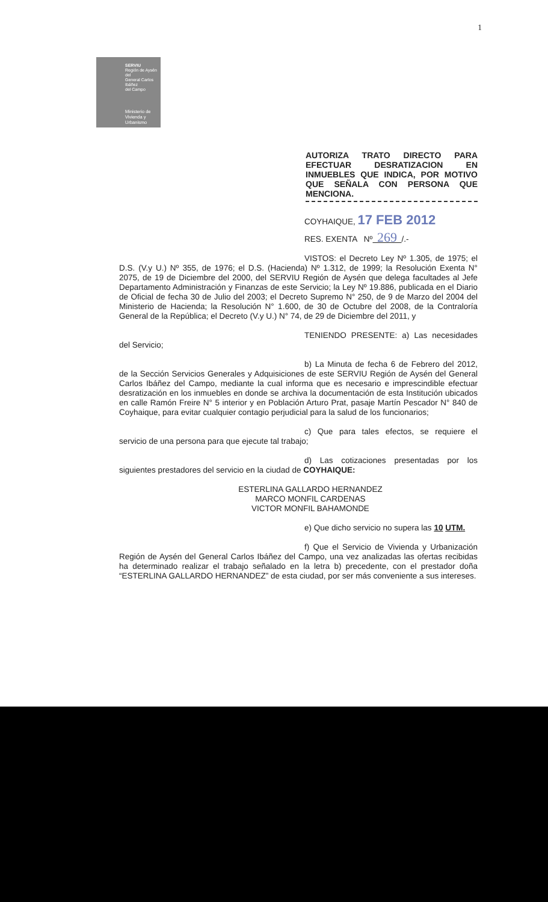1
SERVIU
Región de Aysén del
General Carlos Ibáñez
del Campo
Ministerio de
Vivienda y
Urbanismo
AUTORIZA TRATO DIRECTO PARA EFECTUAR DESRATIZACION EN INMUEBLES QUE INDICA, POR MOTIVO QUE SEÑALA CON PERSONA QUE MENCIONA.
COYHAIQUE, 17 FEB 2012
RES. EXENTA Nº 269 /.-
VISTOS: el Decreto Ley Nº 1.305, de 1975; el D.S. (V.y U.) Nº 355, de 1976; el D.S. (Hacienda) Nº 1.312, de 1999; la Resolución Exenta N° 2075, de 19 de Diciembre del 2000, del SERVIU Región de Aysén que delega facultades al Jefe Departamento Administración y Finanzas de este Servicio; la Ley Nº 19.886, publicada en el Diario de Oficial de fecha 30 de Julio del 2003; el Decreto Supremo N° 250, de 9 de Marzo del 2004 del Ministerio de Hacienda; la Resolución N° 1.600, de 30 de Octubre del 2008, de la Contraloría General de la República; el Decreto (V.y U.) N° 74, de 29 de Diciembre del 2011, y
TENIENDO PRESENTE: a) Las necesidades del Servicio;
b) La Minuta de fecha 6 de Febrero del 2012, de la Sección Servicios Generales y Adquisiciones de este SERVIU Región de Aysén del General Carlos Ibáñez del Campo, mediante la cual informa que es necesario e imprescindible efectuar desratización en los inmuebles en donde se archiva la documentación de esta Institución ubicados en calle Ramón Freire N° 5 interior y en Población Arturo Prat, pasaje Martín Pescador N° 840 de Coyhaique, para evitar cualquier contagio perjudicial para la salud de los funcionarios;
c) Que para tales efectos, se requiere el servicio de una persona para que ejecute tal trabajo;
d) Las cotizaciones presentadas por los siguientes prestadores del servicio en la ciudad de COYHAIQUE:
ESTERLINA GALLARDO HERNANDEZ
MARCO MONFIL CARDENAS
VICTOR MONFIL BAHAMONDE
e) Que dicho servicio no supera las 10 UTM.
f) Que el Servicio de Vivienda y Urbanización Región de Aysén del General Carlos Ibáñez del Campo, una vez analizadas las ofertas recibidas ha determinado realizar el trabajo señalado en la letra b) precedente, con el prestador doña “ESTERLINA GALLARDO HERNANDEZ” de esta ciudad, por ser más conveniente a sus intereses.